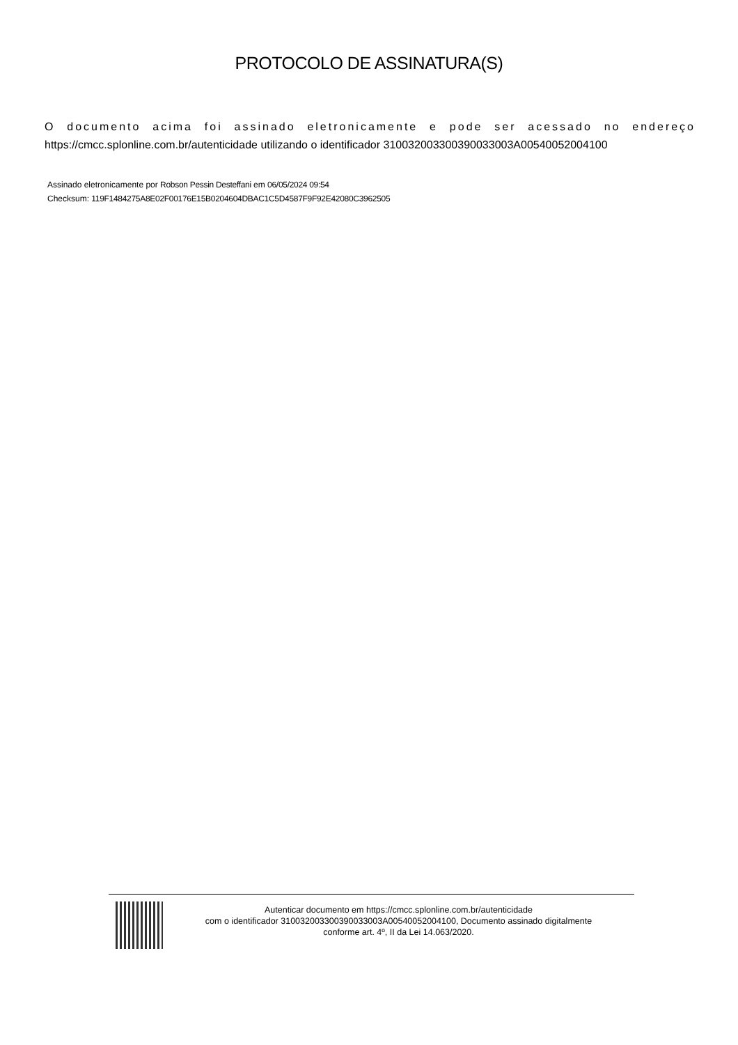PROTOCOLO DE ASSINATURA(S)
O documento acima foi assinado eletronicamente e pode ser acessado no endereço
https://cmcc.splonline.com.br/autenticidade utilizando o identificador 310032003300390033003A00540052004100
Assinado eletronicamente por Robson Pessin Desteffani em 06/05/2024 09:54
Checksum: 119F1484275A8E02F00176E15B0204604DBAC1C5D4587F9F92E42080C3962505
Autenticar documento em https://cmcc.splonline.com.br/autenticidade
com o identificador 310032003300390033003A00540052004100, Documento assinado digitalmente
conforme art. 4º, II da Lei 14.063/2020.